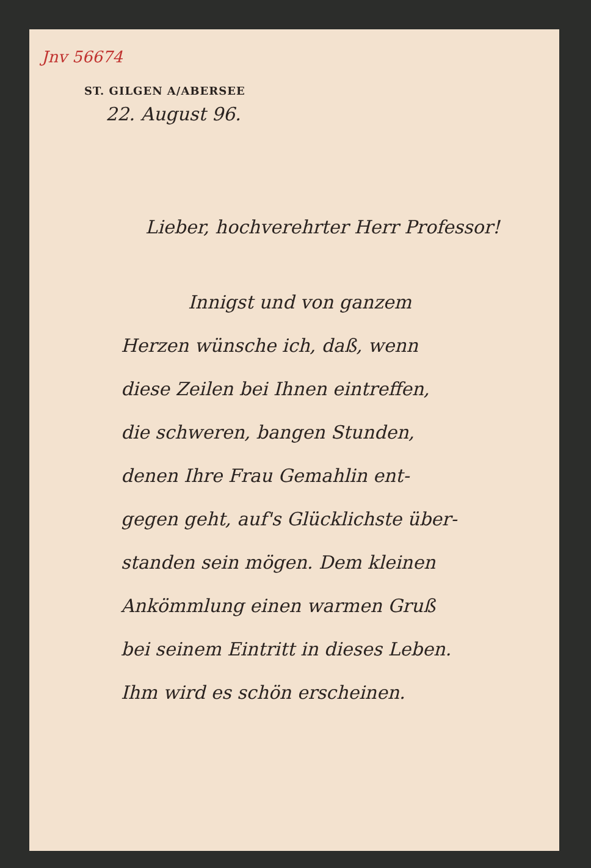Jnv 56674
ST. GILGEN A/ABERSEE
22. August 96.
Lieber, hochverehrter Herr Professor!
Innigst und von ganzem
Herzen wünsche ich, daß, wenn
diese Zeilen bei Ihnen eintreffen,
die schweren, bangen Stunden,
denen Ihre Frau Gemahlin ent-
gegen geht, auf's Glücklichste über-
standen sein mögen. Dem kleinen
Ankömmlung einen warmen Gruß
bei seinem Eintritt in dieses Leben.
Ihm wird es schön erscheinen.